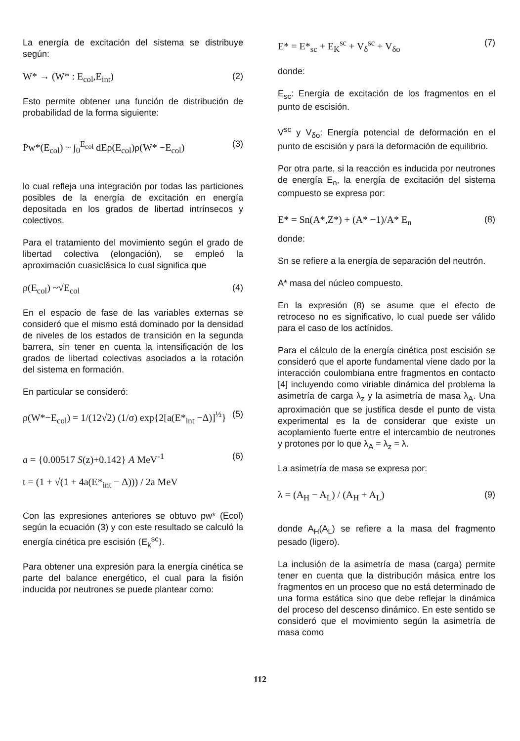La energía de excitación del sistema se distribuye según:
W* → (W* : E<sub>col</sub>,E<sub>int</sub>) (2)
Esto permite obtener una función de distribución de probabilidad de la forma siguiente:
Pw*(E<sub>col</sub>) ~ ∫<sub>0</sub><sup>E<sub>col</sub></sup> dEρ(E<sub>col</sub>)ρ(W* −E<sub>col</sub>) (3)
lo cual refleja una integración por todas las particiones posibles de la energía de excitación en energía depositada en los grados de libertad intrínsecos y colectivos.
Para el tratamiento del movimiento según el grado de libertad colectiva (elongación), se empleó la aproximación cuasiclásica lo cual significa que
ρ(E<sub>col</sub>) ~√E<sub>col</sub> (4)
En el espacio de fase de las variables externas se consideró que el mismo está dominado por la densidad de niveles de los estados de transición en la segunda barrera, sin tener en cuenta la intensificación de los grados de libertad colectivas asociados a la rotación del sistema en formación.
En particular se consideró:
ρ(W*−E<sub>col</sub>) = 1/(12√2) (1/σ) exp{2[a(E*<sub>int</sub> −Δ)]<sup>½</sup>} (5)
a = {0.00517 S(z)+0.142} A MeV<sup>-1</sup> (6)
t = (1 + √(1 + 4a(E*<sub>int</sub> − Δ))) / 2a MeV
Con las expresiones anteriores se obtuvo pw* (Ecol) según la ecuación (3) y con este resultado se calculó la energía cinética pre escisión ⟨E<sub>k</sub><sup>sc</sup>⟩.
Para obtener una expresión para la energía cinética se parte del balance energético, el cual para la fisión inducida por neutrones se puede plantear como:
E* = E*<sub>sc</sub> + E<sub>K</sub><sup>sc</sup> + V<sub>δ</sub><sup>sc</sup> + V<sub>δo</sub> (7)
donde:
E<sub>sc</sub>: Energía de excitación de los fragmentos en el punto de escisión.
V<sup>sc</sup> y V<sub>δo</sub>: Energía potencial de deformación en el punto de escisión y para la deformación de equilibrio.
Por otra parte, si la reacción es inducida por neutrones de energía E<sub>n</sub>, la energía de excitación del sistema compuesto se expresa por:
E* = Sn(A*,Z*) + (A* −1)/A* E<sub>n</sub> (8)
donde:
Sn se refiere a la energía de separación del neutrón.
A* masa del núcleo compuesto.
En la expresión (8) se asume que el efecto de retroceso no es significativo, lo cual puede ser válido para el caso de los actínidos.
Para el cálculo de la energía cinética post escisión se consideró que el aporte fundamental viene dado por la interacción coulombiana entre fragmentos en contacto [4] incluyendo como viriable dinámica del problema la asimetría de carga λ<sub>z</sub> y la asimetría de masa λ<sub>A</sub>. Una aproximación que se justifica desde el punto de vista experimental es la de considerar que existe un acoplamiento fuerte entre el intercambio de neutrones y protones por lo que λ<sub>A</sub> = λ<sub>z</sub> = λ.
La asimetría de masa se expresa por:
λ = (A<sub>H</sub> − A<sub>L</sub>) / (A<sub>H</sub> + A<sub>L</sub>) (9)
donde A<sub>H</sub>(A<sub>L</sub>) se refiere a la masa del fragmento pesado (ligero).
La inclusión de la asimetría de masa (carga) permite tener en cuenta que la distribución másica entre los fragmentos en un proceso que no está determinado de una forma estática sino que debe reflejar la dinámica del proceso del descenso dinámico. En este sentido se consideró que el movimiento según la asimetría de masa como
112